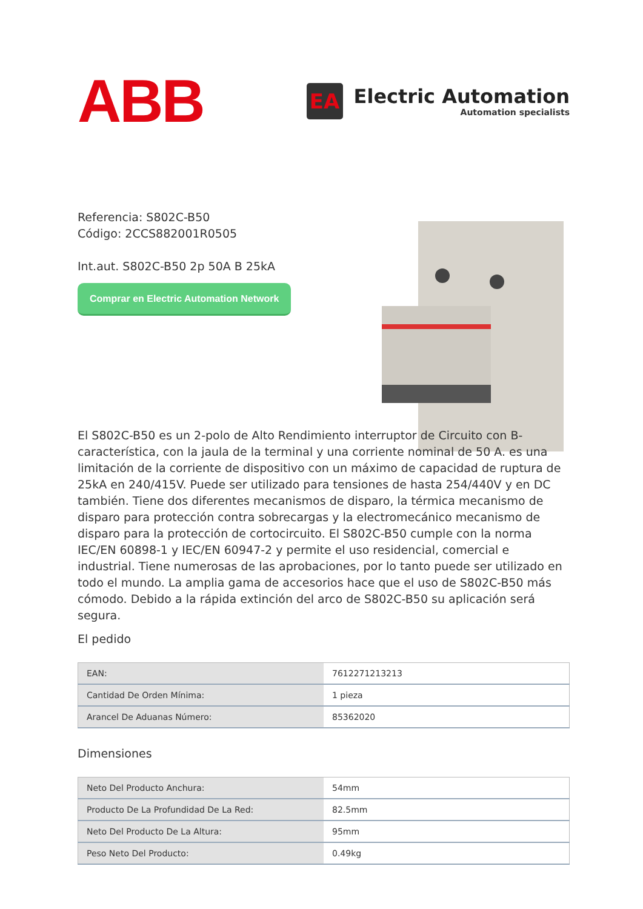ABB
EA
Electric Automation
Automation specialists
Referencia: S802C-B50
Código: 2CCS882001R0505
Int.aut. S802C-B50 2p 50A B 25kA
Comprar en Electric Automation Network
El S802C-B50 es un 2-polo de Alto Rendimiento interruptor de Circuito con B-característica, con la jaula de la terminal y una corriente nominal de 50 A. es una limitación de la corriente de dispositivo con un máximo de capacidad de ruptura de 25kA en 240/415V. Puede ser utilizado para tensiones de hasta 254/440V y en DC también. Tiene dos diferentes mecanismos de disparo, la térmica mecanismo de disparo para protección contra sobrecargas y la electromecánico mecanismo de disparo para la protección de cortocircuito. El S802C-B50 cumple con la norma IEC/EN 60898-1 y IEC/EN 60947-2 y permite el uso residencial, comercial e industrial. Tiene numerosas de las aprobaciones, por lo tanto puede ser utilizado en todo el mundo. La amplia gama de accesorios hace que el uso de S802C-B50 más cómodo. Debido a la rápida extinción del arco de S802C-B50 su aplicación será segura.
El pedido
| EAN: | 7612271213213 |
| Cantidad De Orden Mínima: | 1 pieza |
| Arancel De Aduanas Número: | 85362020 |
Dimensiones
| Neto Del Producto Anchura: | 54mm |
| Producto De La Profundidad De La Red: | 82.5mm |
| Neto Del Producto De La Altura: | 95mm |
| Peso Neto Del Producto: | 0.49kg |